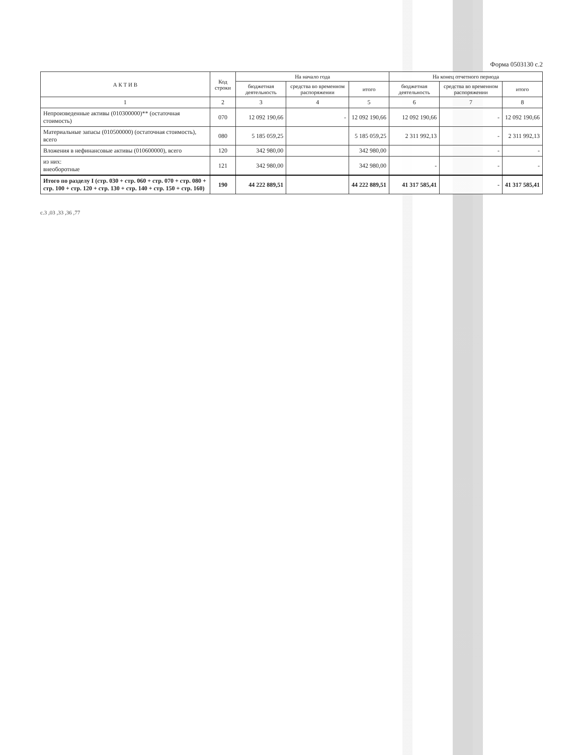Форма 0503130 с.2
| А К Т И В | Код строки | На начало года | | | На конец отчетного периода | | |
| --- | --- | --- | --- | --- | --- | --- | --- |
| | | бюджетная деятельность | средства во временном распоряжении | итого | бюджетная деятельность | средства во временном распоряжении | итого |
| 1 | 2 | 3 | 4 | 5 | 6 | 7 | 8 |
| Непроизведенные активы (010300000)** (остаточная стоимость) | 070 | 12 092 190,66 | - | 12 092 190,66 | 12 092 190,66 | - | 12 092 190,66 |
| Материальные запасы (010500000) (остаточная стоимость), всего | 080 | 5 185 059,25 | | 5 185 059,25 | 2 311 992,13 | - | 2 311 992,13 |
| Вложения в нефинансовые активы (010600000), всего | 120 | 342 980,00 | | 342 980,00 | | - | - |
| из них: внеоборотные | 121 | 342 980,00 | | 342 980,00 | - | - | - |
| Итого по разделу I (стр. 030 + стр. 060 + стр. 070 + стр. 080 + стр. 100 + стр. 120 + стр. 130 + стр. 140 + стр. 150 + стр. 160) | 190 | 44 222 889,51 | | 44 222 889,51 | 41 317 585,41 | - | 41 317 585,41 |
с.3 ,03 ,33 ,36 ,77